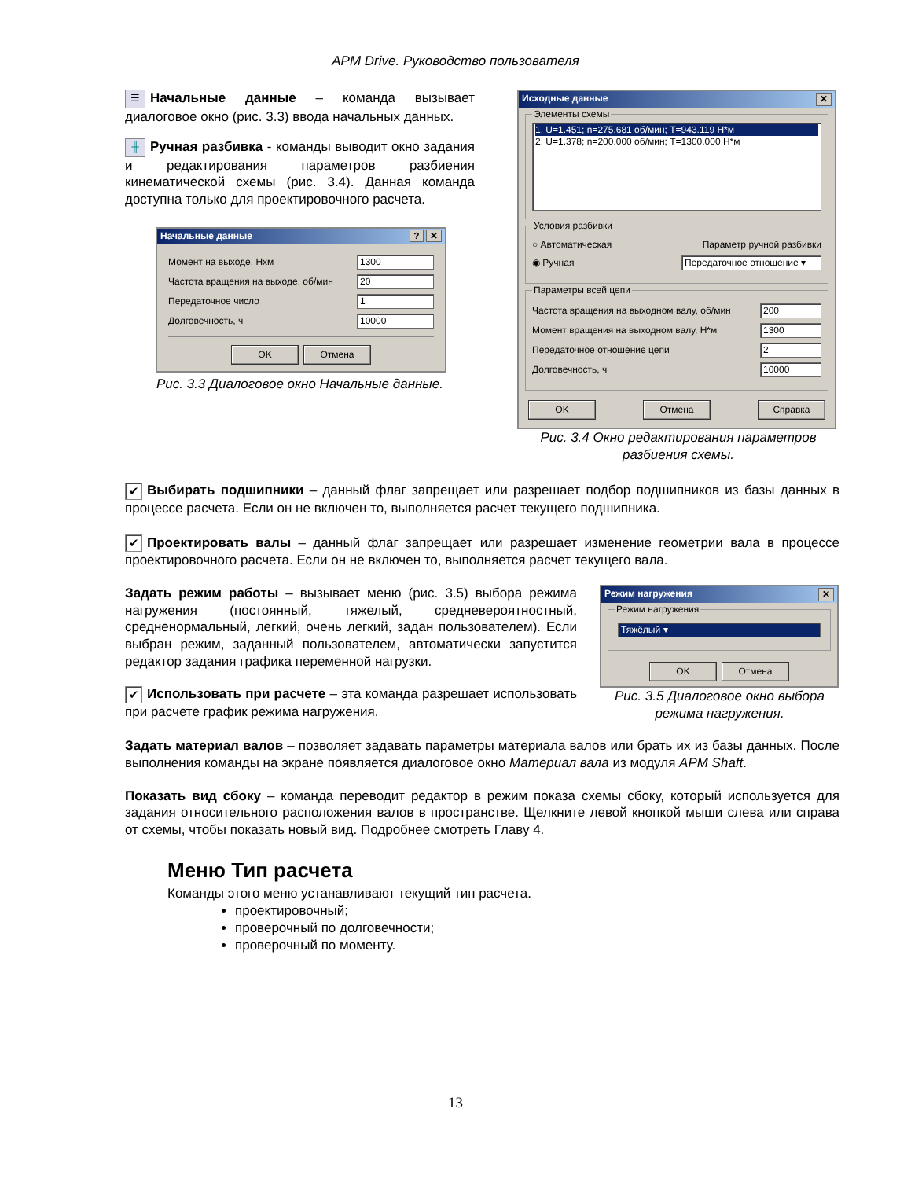APM Drive. Руководство пользователя
☰ Начальные данные – команда вызывает диалоговое окно (рис. 3.3) ввода начальных данных.
╫ Ручная разбивка - команды выводит окно задания и редактирования параметров разбиения кинематической схемы (рис. 3.4). Данная команда доступна только для проектировочного расчета.
Начальные данные ? ✕
Момент на выходе, Нхм 1300
Частота вращения на выходе, об/мин 20
Передаточное число 1
Долговечность, ч 10000
OK Отмена
Рис. 3.3 Диалоговое окно Начальные данные.
Исходные данные ✕
Элементы схемы
1. U=1.451; n=275.681 об/мин; T=943.119 Н*м
2. U=1.378; n=200.000 об/мин; T=1300.000 Н*м
Условия разбивки
○ Автоматическая Параметр ручной разбивки
◉ Ручная Передаточное отношение ▾
Параметры всей цепи
Частота вращения на выходном валу, об/мин 200
Момент вращения на выходном валу, Н*м 1300
Передаточное отношение цепи 2
Долговечность, ч 10000
OK Отмена Справка
Рис. 3.4 Окно редактирования параметров разбиения схемы.
✔ Выбирать подшипники – данный флаг запрещает или разрешает подбор подшипников из базы данных в процессе расчета. Если он не включен то, выполняется расчет текущего подшипника.
✔ Проектировать валы – данный флаг запрещает или разрешает изменение геометрии вала в процессе проектировочного расчета. Если он не включен то, выполняется расчет текущего вала.
Задать режим работы – вызывает меню (рис. 3.5) выбора режима нагружения (постоянный, тяжелый, средневероятностный, средненормальный, легкий, очень легкий, задан пользователем). Если выбран режим, заданный пользователем, автоматически запустится редактор задания графика переменной нагрузки.
✔ Использовать при расчете – эта команда разрешает использовать при расчете график режима нагружения.
Режим нагружения ✕
Режим нагружения
Тяжёлый ▾
OK Отмена
Рис. 3.5 Диалоговое окно выбора режима нагружения.
Задать материал валов – позволяет задавать параметры материала валов или брать их из базы данных. После выполнения команды на экране появляется диалоговое окно Материал вала из модуля APM Shaft.
Показать вид сбоку – команда переводит редактор в режим показа схемы сбоку, который используется для задания относительного расположения валов в пространстве. Щелкните левой кнопкой мыши слева или справа от схемы, чтобы показать новый вид. Подробнее смотреть Главу 4.
Меню Тип расчета
Команды этого меню устанавливают текущий тип расчета.
проектировочный;
проверочный по долговечности;
проверочный по моменту.
13